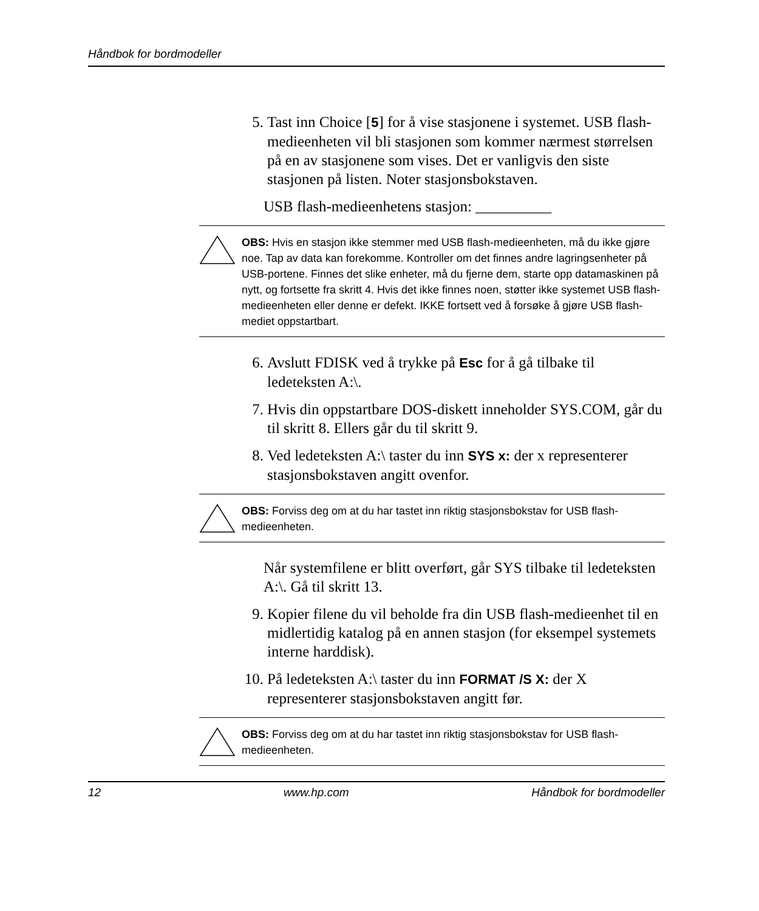Håndbok for bordmodeller
5. Tast inn Choice [5] for å vise stasjonene i systemet. USB flash-medieenheten vil bli stasjonen som kommer nærmest størrelsen på en av stasjonene som vises. Det er vanligvis den siste stasjonen på listen. Noter stasjonsbokstaven.
USB flash-medieenhetens stasjon: __________
OBS: Hvis en stasjon ikke stemmer med USB flash-medieenheten, må du ikke gjøre noe. Tap av data kan forekomme. Kontroller om det finnes andre lagringsenheter på USB-portene. Finnes det slike enheter, må du fjerne dem, starte opp datamaskinen på nytt, og fortsette fra skritt 4. Hvis det ikke finnes noen, støtter ikke systemet USB flash-medieenheten eller denne er defekt. IKKE fortsett ved å forsøke å gjøre USB flash-mediet oppstartbart.
6. Avslutt FDISK ved å trykke på Esc for å gå tilbake til ledeteksten A:\.
7. Hvis din oppstartbare DOS-diskett inneholder SYS.COM, går du til skritt 8. Ellers går du til skritt 9.
8. Ved ledeteksten A:\ taster du inn SYS x: der x representerer stasjonsbokstaven angitt ovenfor.
OBS: Forviss deg om at du har tastet inn riktig stasjonsbokstav for USB flash-medieenheten.
Når systemfilene er blitt overført, går SYS tilbake til ledeteksten A:\. Gå til skritt 13.
9. Kopier filene du vil beholde fra din USB flash-medieenhet til en midlertidig katalog på en annen stasjon (for eksempel systemets interne harddisk).
10. På ledeteksten A:\ taster du inn FORMAT /S X: der X representerer stasjonsbokstaven angitt før.
OBS: Forviss deg om at du har tastet inn riktig stasjonsbokstav for USB flash-medieenheten.
12 www.hp.com Håndbok for bordmodeller